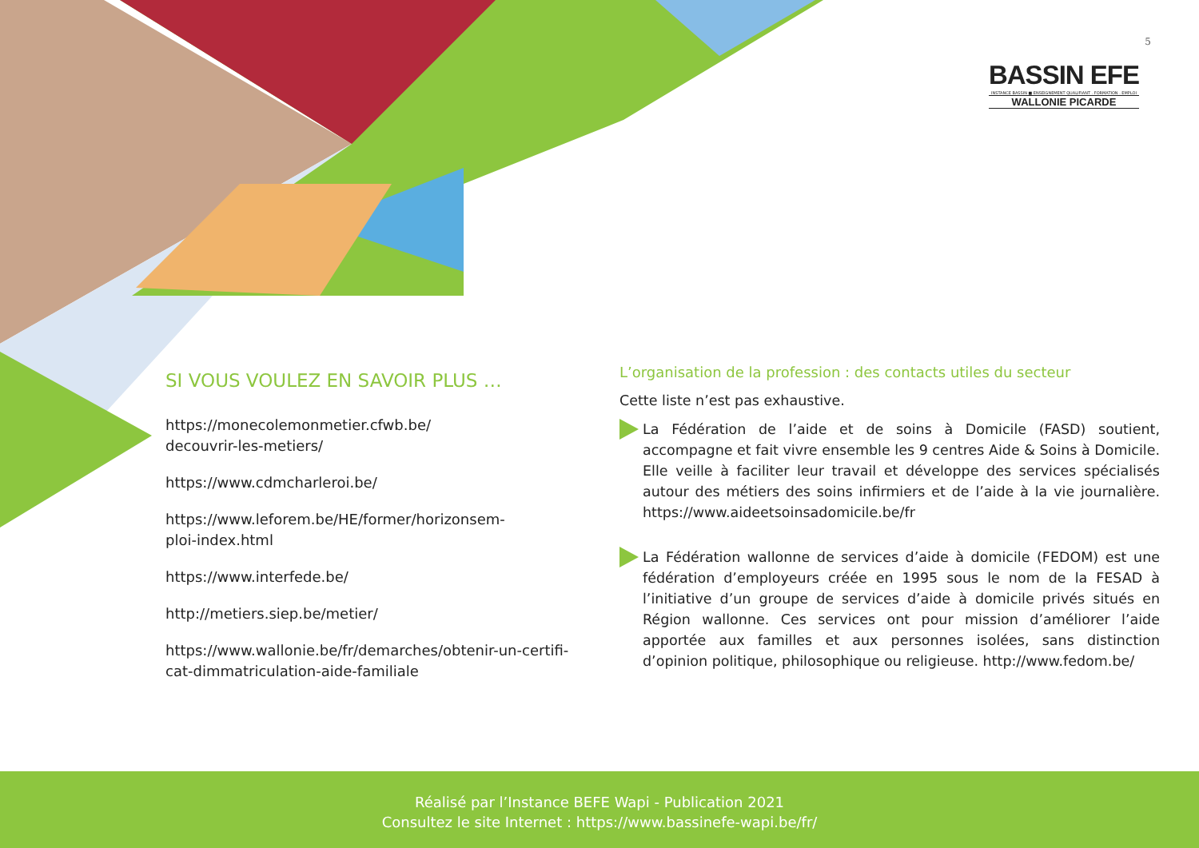5
BASSIN EFE
INSTANCE BASSIN ■ ENSEIGNEMENT QUALIFIANT . FORMATION . EMPLOI
WALLONIE PICARDE
SI VOUS VOULEZ EN SAVOIR PLUS …
https://monecolemonmetier.cfwb.be/
decouvrir-les-metiers/
https://www.cdmcharleroi.be/
https://www.leforem.be/HE/former/horizonsem-
ploi-index.html
https://www.interfede.be/
http://metiers.siep.be/metier/
https://www.wallonie.be/fr/demarches/obtenir-un-certifi-
cat-dimmatriculation-aide-familiale
L’organisation de la profession : des contacts utiles du secteur
Cette liste n’est pas exhaustive.
La Fédération de l’aide et de soins à Domicile (FASD) soutient, accompagne et fait vivre ensemble les 9 centres Aide & Soins à Domicile. Elle veille à faciliter leur travail et développe des services spécialisés autour des métiers des soins infirmiers et de l’aide à la vie journalière. https://www.aideetsoinsadomicile.be/fr
La Fédération wallonne de services d’aide à domicile (FEDOM) est une fédération d’employeurs créée en 1995 sous le nom de la FESAD à l’initiative d’un groupe de services d’aide à domicile privés situés en Région wallonne. Ces services ont pour mission d’améliorer l’aide apportée aux familles et aux personnes isolées, sans distinction d’opinion politique, philosophique ou religieuse. http://www.fedom.be/
Réalisé par l’Instance BEFE Wapi - Publication 2021
Consultez le site Internet : https://www.bassinefe-wapi.be/fr/